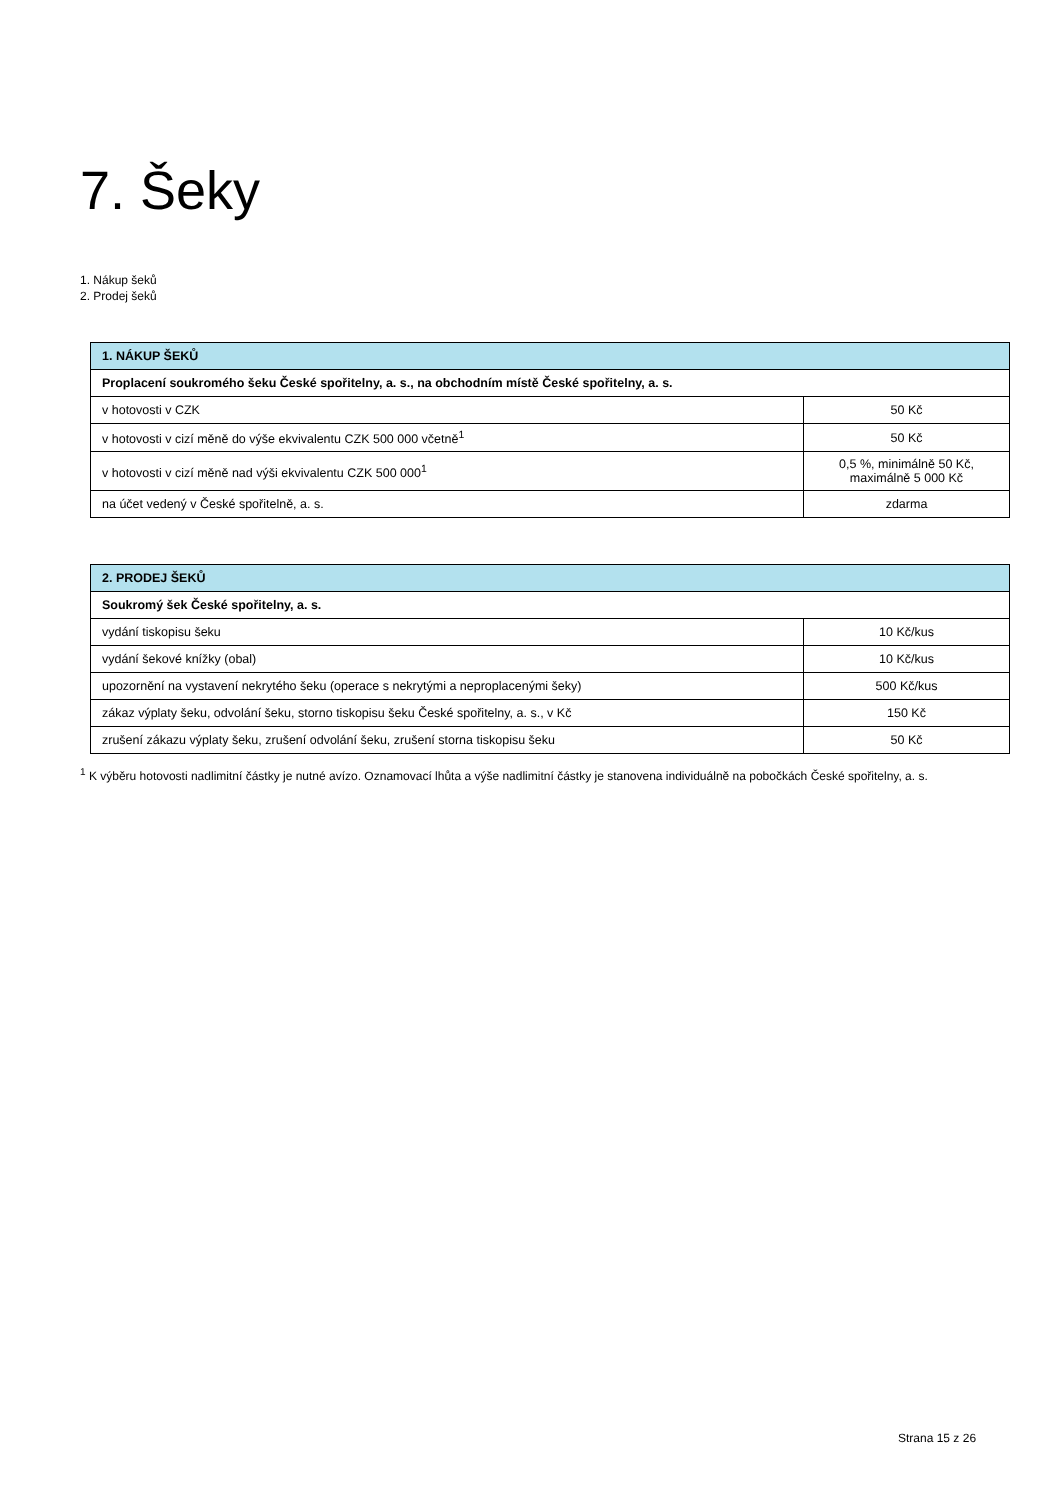7. Šeky
1. Nákup šeků
2. Prodej šeků
| 1. NÁKUP ŠEKŮ | |
| Proplacení soukromého šeku České spořitelny, a. s., na obchodním místě České spořitelny, a. s. | |
| v hotovosti v CZK | 50 Kč |
| v hotovosti v cizí měně do výše ekvivalentu CZK 500 000 včetně<sup>1</sup> | 50 Kč |
| v hotovosti v cizí měně nad výši ekvivalentu CZK 500 000<sup>1</sup> | 0,5 %, minimálně 50 Kč, maximálně 5 000 Kč |
| na účet vedený v České spořitelně, a. s. | zdarma |
| 2. PRODEJ ŠEKŮ | |
| Soukromý šek České spořitelny, a. s. | |
| vydání tiskopisu šeku | 10 Kč/kus |
| vydání šekové knížky (obal) | 10 Kč/kus |
| upozornění na vystavení nekrytého šeku (operace s nekrytými a neproplacenými šeky) | 500 Kč/kus |
| zákaz výplaty šeku, odvolání šeku, storno tiskopisu šeku České spořitelny, a. s., v Kč | 150 Kč |
| zrušení zákazu výplaty šeku, zrušení odvolání šeku, zrušení storna tiskopisu šeku | 50 Kč |
<sup>1</sup> K výběru hotovosti nadlimitní částky je nutné avízo. Oznamovací lhůta a výše nadlimitní částky je stanovena individuálně na pobočkách České spořitelny, a. s.
Strana 15 z 26